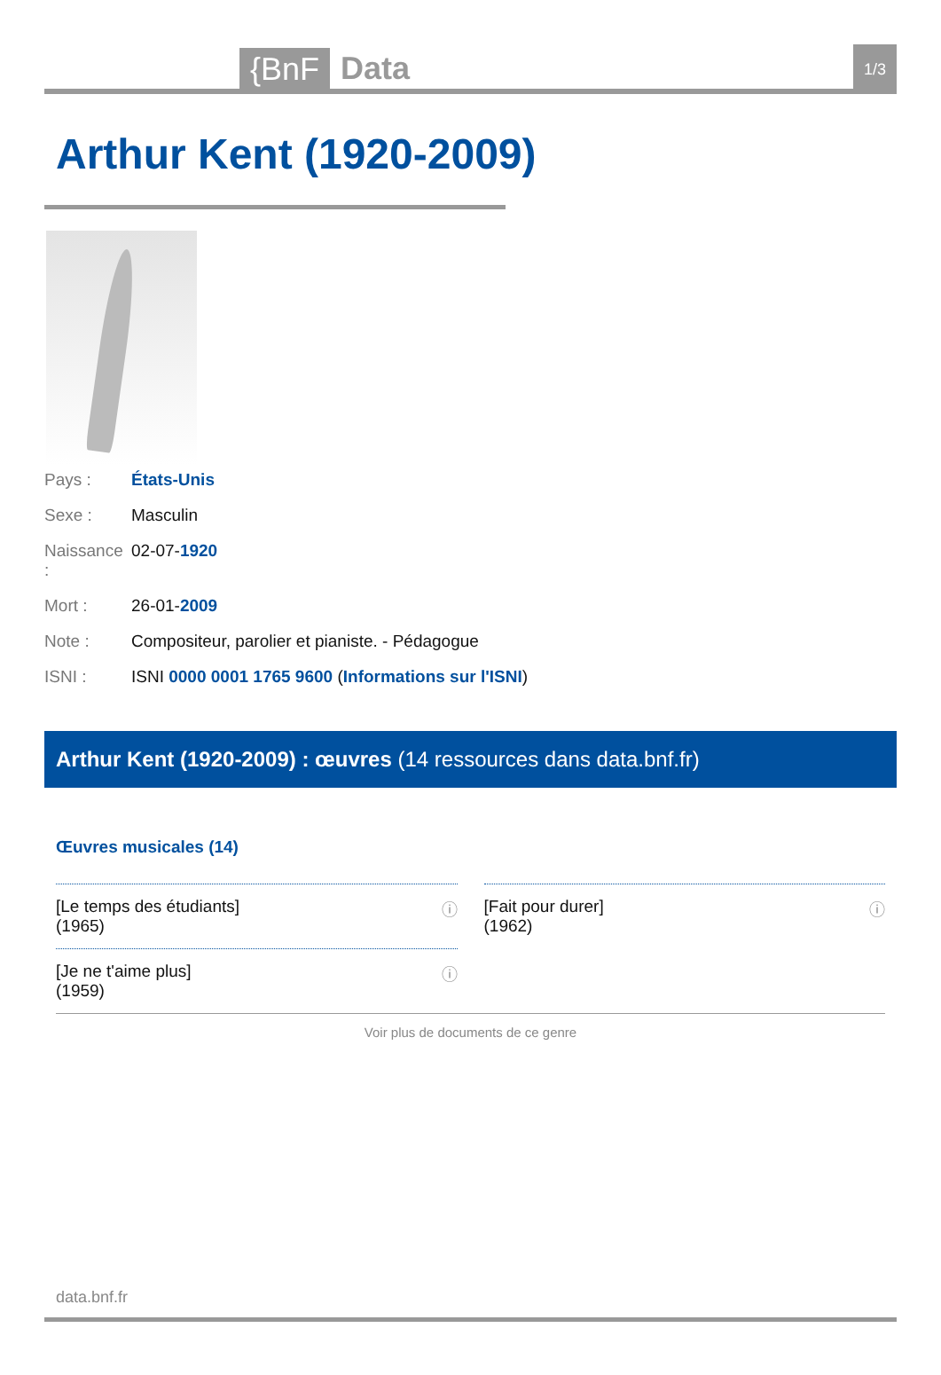{BnF Data 1/3
Arthur Kent (1920-2009)
Pays : États-Unis
Sexe : Masculin
Naissance : 02-07-1920
Mort : 26-01-2009
Note : Compositeur, parolier et pianiste. - Pédagogue
ISNI : ISNI 0000 0001 1765 9600 (Informations sur l'ISNI)
Arthur Kent (1920-2009) : œuvres (14 ressources dans data.bnf.fr)
Œuvres musicales (14)
[Le temps des étudiants]
(1965) ⓘ
[Fait pour durer]
(1962) ⓘ
[Je ne t'aime plus]
(1959) ⓘ
Voir plus de documents de ce genre
data.bnf.fr